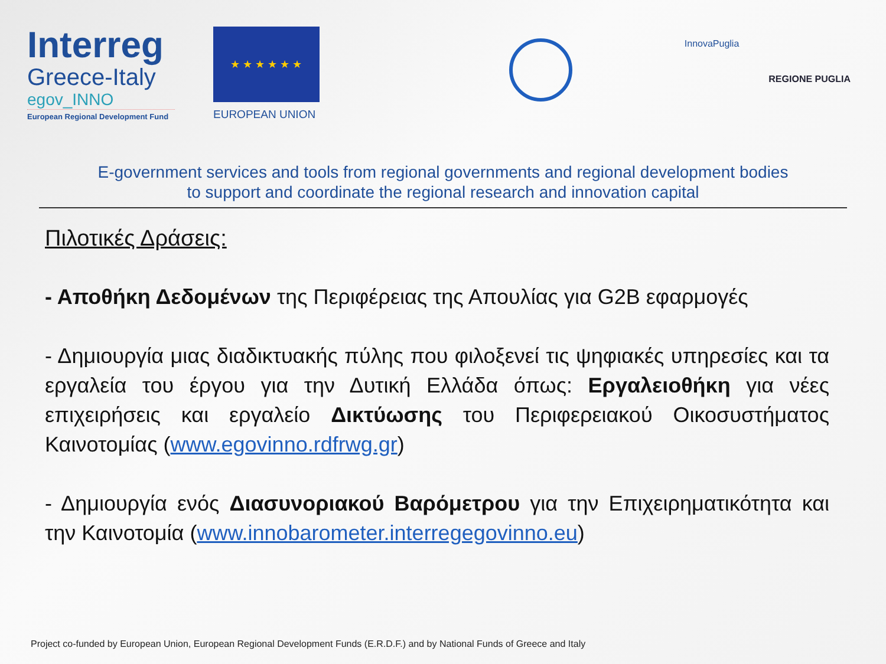Interreg
Greece-Italy
egov_INNO
European Regional Development Fund
★ ★ ★ ★ ★ ★
EUROPEAN UNION
InnovaPuglia
REGIONE PUGLIA
E-government services and tools from regional governments and regional development bodies
to support and coordinate the regional research and innovation capital
Πιλοτικές Δράσεις:
- Αποθήκη Δεδομένων της Περιφέρειας της Απουλίας για G2B εφαρμογές
- Δημιουργία μιας διαδικτυακής πύλης που φιλοξενεί τις ψηφιακές υπηρεσίες και τα εργαλεία του έργου για την Δυτική Ελλάδα όπως: Εργαλειοθήκη για νέες επιχειρήσεις και εργαλείο Δικτύωσης του Περιφερειακού Οικοσυστήματος Καινοτομίας (www.egovinno.rdfrwg.gr)
- Δημιουργία ενός Διασυνοριακού Βαρόμετρου για την Επιχειρηματικότητα και την Καινοτομία (www.innobarometer.interregegovinno.eu)
Project co-funded by European Union, European Regional Development Funds (E.R.D.F.) and by National Funds of Greece and Italy